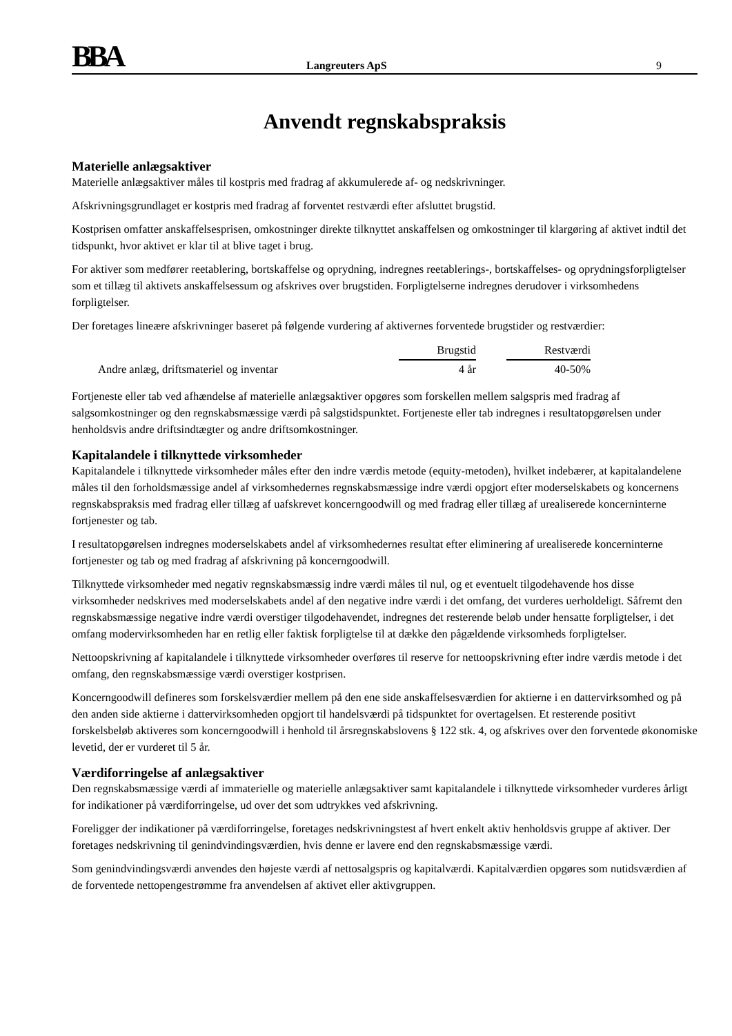BBA
Langreuters ApS
9
Anvendt regnskabspraksis
Materielle anlægsaktiver
Materielle anlægsaktiver måles til kostpris med fradrag af akkumulerede af- og nedskrivninger.
Afskrivningsgrundlaget er kostpris med fradrag af forventet restværdi efter afsluttet brugstid.
Kostprisen omfatter anskaffelsesprisen, omkostninger direkte tilknyttet anskaffelsen og omkostninger til klargøring af aktivet indtil det tidspunkt, hvor aktivet er klar til at blive taget i brug.
For aktiver som medfører reetablering, bortskaffelse og oprydning, indregnes reetablerings-, bortskaffelses- og oprydningsforpligtelser som et tillæg til aktivets anskaffelsessum og afskrives over brugstiden. Forpligtelserne indregnes derudover i virksomhedens forpligtelser.
Der foretages lineære afskrivninger baseret på følgende vurdering af aktivernes forventede brugstider og restværdier:
| | Brugstid | | Restværdi |
| Andre anlæg, driftsmateriel og inventar | 4 år | | 40-50% |
Fortjeneste eller tab ved afhændelse af materielle anlægsaktiver opgøres som forskellen mellem salgspris med fradrag af salgsomkostninger og den regnskabsmæssige værdi på salgstidspunktet. Fortjeneste eller tab indregnes i resultatopgørelsen under henholdsvis andre driftsindtægter og andre driftsomkostninger.
Kapitalandele i tilknyttede virksomheder
Kapitalandele i tilknyttede virksomheder måles efter den indre værdis metode (equity-metoden), hvilket indebærer, at kapitalandelene måles til den forholdsmæssige andel af virksomhedernes regnskabsmæssige indre værdi opgjort efter moderselskabets og koncernens regnskabspraksis med fradrag eller tillæg af uafskrevet koncerngoodwill og med fradrag eller tillæg af urealiserede koncerninterne fortjenester og tab.
I resultatopgørelsen indregnes moderselskabets andel af virksomhedernes resultat efter eliminering af urealiserede koncerninterne fortjenester og tab og med fradrag af afskrivning på koncerngoodwill.
Tilknyttede virksomheder med negativ regnskabsmæssig indre værdi måles til nul, og et eventuelt tilgodehavende hos disse virksomheder nedskrives med moderselskabets andel af den negative indre værdi i det omfang, det vurderes uerholdeligt. Såfremt den regnskabsmæssige negative indre værdi overstiger tilgodehavendet, indregnes det resterende beløb under hensatte forpligtelser, i det omfang modervirksomheden har en retlig eller faktisk forpligtelse til at dække den pågældende virksomheds forpligtelser.
Nettoopskrivning af kapitalandele i tilknyttede virksomheder overføres til reserve for nettoopskrivning efter indre værdis metode i det omfang, den regnskabsmæssige værdi overstiger kostprisen.
Koncerngoodwill defineres som forskelsværdier mellem på den ene side anskaffelsesværdien for aktierne i en dattervirksomhed og på den anden side aktierne i dattervirksomheden opgjort til handelsværdi på tidspunktet for overtagelsen. Et resterende positivt forskelsbeløb aktiveres som koncerngoodwill i henhold til årsregnskabslovens § 122 stk. 4, og afskrives over den forventede økonomiske levetid, der er vurderet til 5 år.
Værdiforringelse af anlægsaktiver
Den regnskabsmæssige værdi af immaterielle og materielle anlægsaktiver samt kapitalandele i tilknyttede virksomheder vurderes årligt for indikationer på værdiforringelse, ud over det som udtrykkes ved afskrivning.
Foreligger der indikationer på værdiforringelse, foretages nedskrivningstest af hvert enkelt aktiv henholdsvis gruppe af aktiver. Der foretages nedskrivning til genindvindingsværdien, hvis denne er lavere end den regnskabsmæssige værdi.
Som genindvindingsværdi anvendes den højeste værdi af nettosalgspris og kapitalværdi. Kapitalværdien opgøres som nutidsværdien af de forventede nettopengestrømme fra anvendelsen af aktivet eller aktivgruppen.